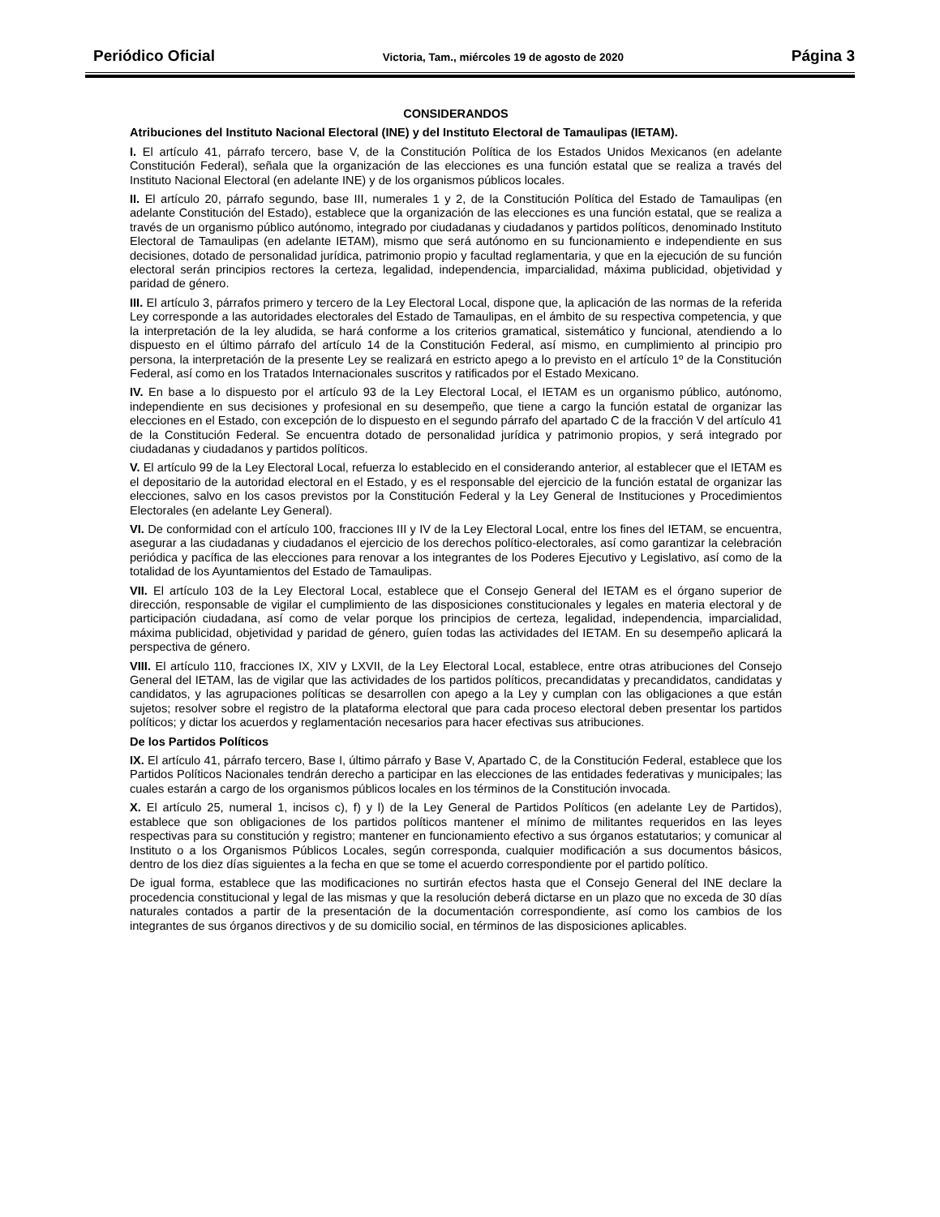Periódico Oficial Victoria, Tam., miércoles 19 de agosto de 2020 Página 3
CONSIDERANDOS
Atribuciones del Instituto Nacional Electoral (INE) y del Instituto Electoral de Tamaulipas (IETAM).
I. El artículo 41, párrafo tercero, base V, de la Constitución Política de los Estados Unidos Mexicanos (en adelante Constitución Federal), señala que la organización de las elecciones es una función estatal que se realiza a través del Instituto Nacional Electoral (en adelante INE) y de los organismos públicos locales.
II. El artículo 20, párrafo segundo, base III, numerales 1 y 2, de la Constitución Política del Estado de Tamaulipas (en adelante Constitución del Estado), establece que la organización de las elecciones es una función estatal, que se realiza a través de un organismo público autónomo, integrado por ciudadanas y ciudadanos y partidos políticos, denominado Instituto Electoral de Tamaulipas (en adelante IETAM), mismo que será autónomo en su funcionamiento e independiente en sus decisiones, dotado de personalidad jurídica, patrimonio propio y facultad reglamentaria, y que en la ejecución de su función electoral serán principios rectores la certeza, legalidad, independencia, imparcialidad, máxima publicidad, objetividad y paridad de género.
III. El artículo 3, párrafos primero y tercero de la Ley Electoral Local, dispone que, la aplicación de las normas de la referida Ley corresponde a las autoridades electorales del Estado de Tamaulipas, en el ámbito de su respectiva competencia, y que la interpretación de la ley aludida, se hará conforme a los criterios gramatical, sistemático y funcional, atendiendo a lo dispuesto en el último párrafo del artículo 14 de la Constitución Federal, así mismo, en cumplimiento al principio pro persona, la interpretación de la presente Ley se realizará en estricto apego a lo previsto en el artículo 1º de la Constitución Federal, así como en los Tratados Internacionales suscritos y ratificados por el Estado Mexicano.
IV. En base a lo dispuesto por el artículo 93 de la Ley Electoral Local, el IETAM es un organismo público, autónomo, independiente en sus decisiones y profesional en su desempeño, que tiene a cargo la función estatal de organizar las elecciones en el Estado, con excepción de lo dispuesto en el segundo párrafo del apartado C de la fracción V del artículo 41 de la Constitución Federal. Se encuentra dotado de personalidad jurídica y patrimonio propios, y será integrado por ciudadanas y ciudadanos y partidos políticos.
V. El artículo 99 de la Ley Electoral Local, refuerza lo establecido en el considerando anterior, al establecer que el IETAM es el depositario de la autoridad electoral en el Estado, y es el responsable del ejercicio de la función estatal de organizar las elecciones, salvo en los casos previstos por la Constitución Federal y la Ley General de Instituciones y Procedimientos Electorales (en adelante Ley General).
VI. De conformidad con el artículo 100, fracciones III y IV de la Ley Electoral Local, entre los fines del IETAM, se encuentra, asegurar a las ciudadanas y ciudadanos el ejercicio de los derechos político-electorales, así como garantizar la celebración periódica y pacífica de las elecciones para renovar a los integrantes de los Poderes Ejecutivo y Legislativo, así como de la totalidad de los Ayuntamientos del Estado de Tamaulipas.
VII. El artículo 103 de la Ley Electoral Local, establece que el Consejo General del IETAM es el órgano superior de dirección, responsable de vigilar el cumplimiento de las disposiciones constitucionales y legales en materia electoral y de participación ciudadana, así como de velar porque los principios de certeza, legalidad, independencia, imparcialidad, máxima publicidad, objetividad y paridad de género, guíen todas las actividades del IETAM. En su desempeño aplicará la perspectiva de género.
VIII. El artículo 110, fracciones IX, XIV y LXVII, de la Ley Electoral Local, establece, entre otras atribuciones del Consejo General del IETAM, las de vigilar que las actividades de los partidos políticos, precandidatas y precandidatos, candidatas y candidatos, y las agrupaciones políticas se desarrollen con apego a la Ley y cumplan con las obligaciones a que están sujetos; resolver sobre el registro de la plataforma electoral que para cada proceso electoral deben presentar los partidos políticos; y dictar los acuerdos y reglamentación necesarios para hacer efectivas sus atribuciones.
De los Partidos Políticos
IX. El artículo 41, párrafo tercero, Base I, último párrafo y Base V, Apartado C, de la Constitución Federal, establece que los Partidos Políticos Nacionales tendrán derecho a participar en las elecciones de las entidades federativas y municipales; las cuales estarán a cargo de los organismos públicos locales en los términos de la Constitución invocada.
X. El artículo 25, numeral 1, incisos c), f) y l) de la Ley General de Partidos Políticos (en adelante Ley de Partidos), establece que son obligaciones de los partidos políticos mantener el mínimo de militantes requeridos en las leyes respectivas para su constitución y registro; mantener en funcionamiento efectivo a sus órganos estatutarios; y comunicar al Instituto o a los Organismos Públicos Locales, según corresponda, cualquier modificación a sus documentos básicos, dentro de los diez días siguientes a la fecha en que se tome el acuerdo correspondiente por el partido político.
De igual forma, establece que las modificaciones no surtirán efectos hasta que el Consejo General del INE declare la procedencia constitucional y legal de las mismas y que la resolución deberá dictarse en un plazo que no exceda de 30 días naturales contados a partir de la presentación de la documentación correspondiente, así como los cambios de los integrantes de sus órganos directivos y de su domicilio social, en términos de las disposiciones aplicables.